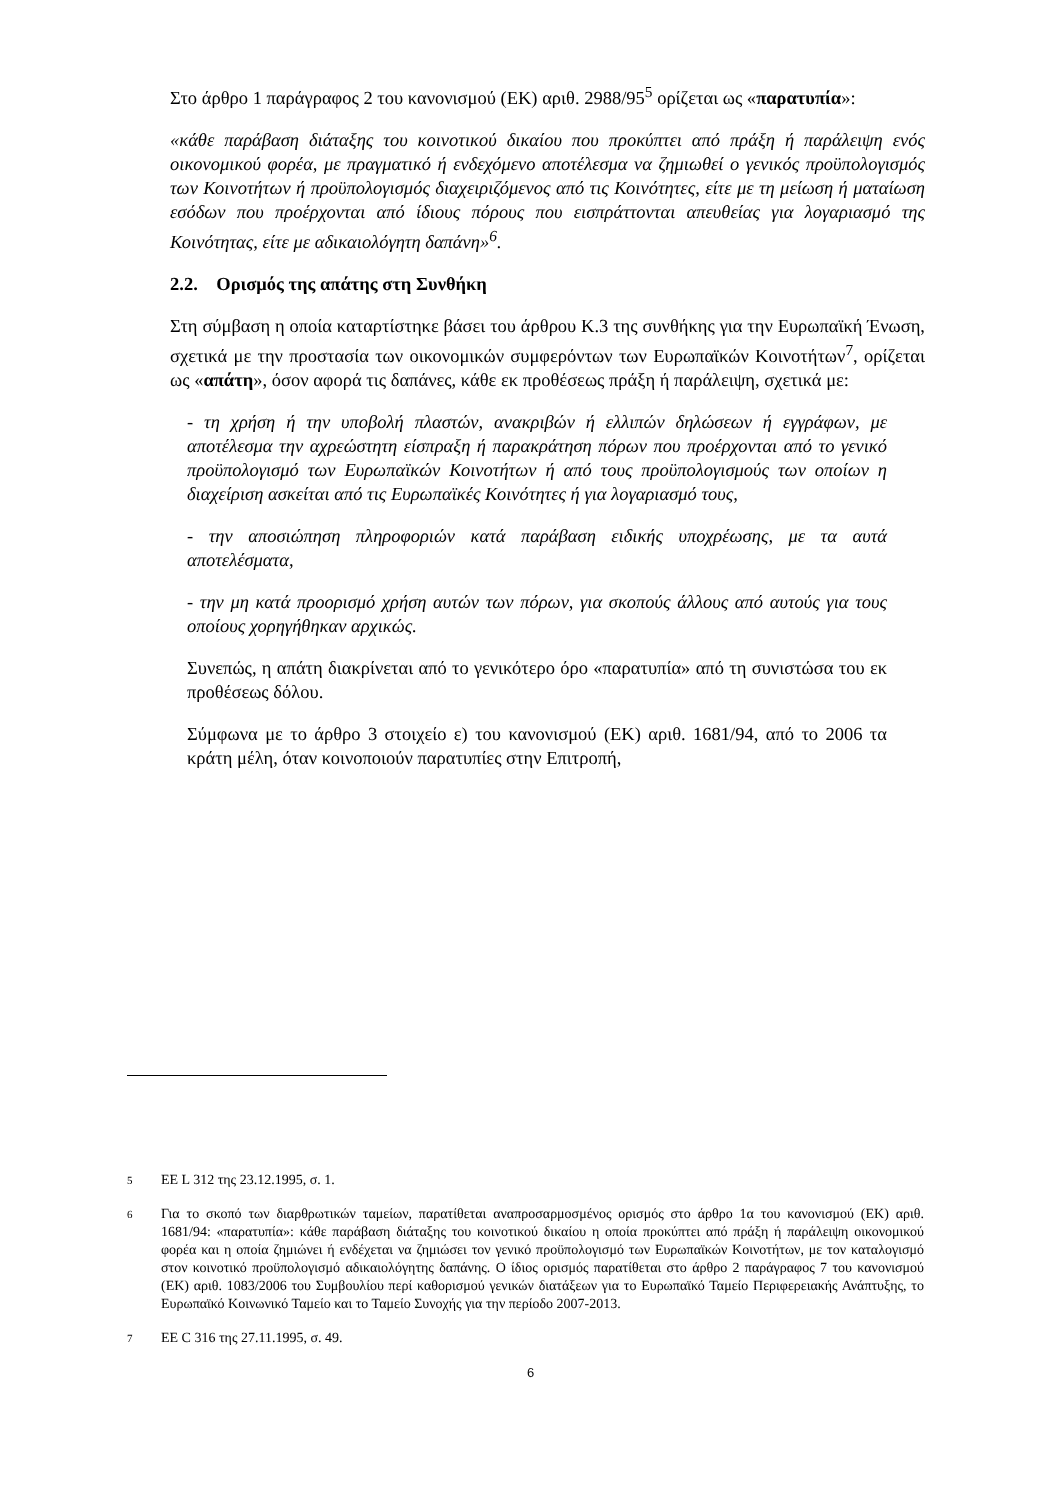Στο άρθρο 1 παράγραφος 2 του κανονισμού (ΕΚ) αριθ. 2988/95<sup>5</sup> ορίζεται ως «παρατυπία»:
«κάθε παράβαση διάταξης του κοινοτικού δικαίου που προκύπτει από πράξη ή παράλειψη ενός οικονομικού φορέα, με πραγματικό ή ενδεχόμενο αποτέλεσμα να ζημιωθεί ο γενικός προϋπολογισμός των Κοινοτήτων ή προϋπολογισμός διαχειριζόμενος από τις Κοινότητες, είτε με τη μείωση ή ματαίωση εσόδων που προέρχονται από ίδιους πόρους που εισπράττονται απευθείας για λογαριασμό της Κοινότητας, είτε με αδικαιολόγητη δαπάνη»<sup>6</sup>.
2.2. Ορισμός της απάτης στη Συνθήκη
Στη σύμβαση η οποία καταρτίστηκε βάσει του άρθρου Κ.3 της συνθήκης για την Ευρωπαϊκή Ένωση, σχετικά με την προστασία των οικονομικών συμφερόντων των Ευρωπαϊκών Κοινοτήτων<sup>7</sup>, ορίζεται ως «απάτη», όσον αφορά τις δαπάνες, κάθε εκ προθέσεως πράξη ή παράλειψη, σχετικά με:
- τη χρήση ή την υποβολή πλαστών, ανακριβών ή ελλιπών δηλώσεων ή εγγράφων, με αποτέλεσμα την αχρεώστητη είσπραξη ή παρακράτηση πόρων που προέρχονται από το γενικό προϋπολογισμό των Ευρωπαϊκών Κοινοτήτων ή από τους προϋπολογισμούς των οποίων η διαχείριση ασκείται από τις Ευρωπαϊκές Κοινότητες ή για λογαριασμό τους,
- την αποσιώπηση πληροφοριών κατά παράβαση ειδικής υποχρέωσης, με τα αυτά αποτελέσματα,
- την μη κατά προορισμό χρήση αυτών των πόρων, για σκοπούς άλλους από αυτούς για τους οποίους χορηγήθηκαν αρχικώς.
Συνεπώς, η απάτη διακρίνεται από το γενικότερο όρο «παρατυπία» από τη συνιστώσα του εκ προθέσεως δόλου.
Σύμφωνα με το άρθρο 3 στοιχείο ε) του κανονισμού (ΕΚ) αριθ. 1681/94, από το 2006 τα κράτη μέλη, όταν κοινοποιούν παρατυπίες στην Επιτροπή,
5
ΕΕ L 312 της 23.12.1995, σ. 1.
6
Για το σκοπό των διαρθρωτικών ταμείων, παρατίθεται αναπροσαρμοσμένος ορισμός στο άρθρο 1α του κανονισμού (ΕΚ) αριθ. 1681/94: «παρατυπία»: κάθε παράβαση διάταξης του κοινοτικού δικαίου η οποία προκύπτει από πράξη ή παράλειψη οικονομικού φορέα και η οποία ζημιώνει ή ενδέχεται να ζημιώσει τον γενικό προϋπολογισμό των Ευρωπαϊκών Κοινοτήτων, με τον καταλογισμό στον κοινοτικό προϋπολογισμό αδικαιολόγητης δαπάνης. Ο ίδιος ορισμός παρατίθεται στο άρθρο 2 παράγραφος 7 του κανονισμού (ΕΚ) αριθ. 1083/2006 του Συμβουλίου περί καθορισμού γενικών διατάξεων για το Ευρωπαϊκό Ταμείο Περιφερειακής Ανάπτυξης, το Ευρωπαϊκό Κοινωνικό Ταμείο και το Ταμείο Συνοχής για την περίοδο 2007-2013.
7
ΕΕ C 316 της 27.11.1995, σ. 49.
6